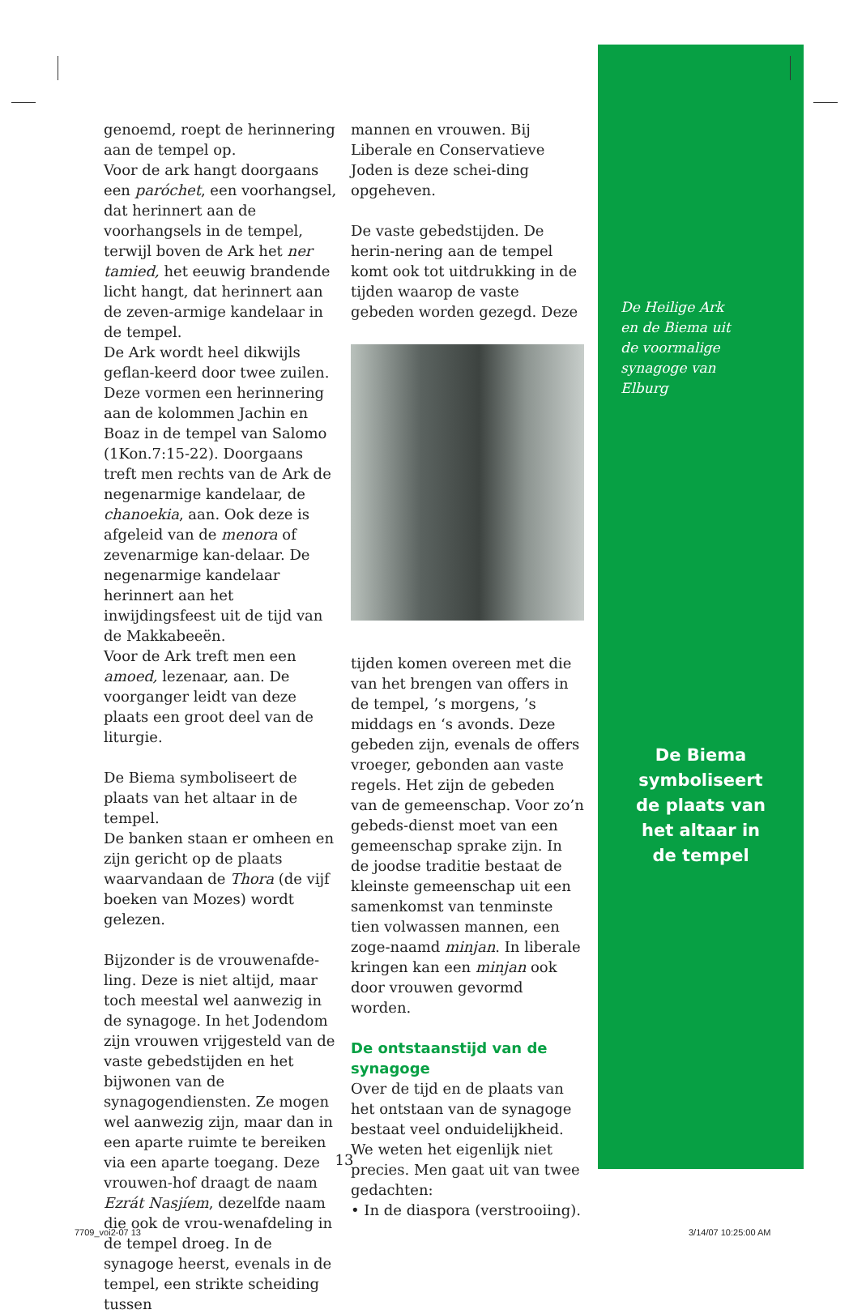genoemd, roept de herinnering aan de tempel op.
Voor de ark hangt doorgaans een paróchet, een voorhangsel, dat herinnert aan de voorhangsels in de tempel, terwijl boven de Ark het ner tamied, het eeuwig brandende licht hangt, dat herinnert aan de zeven-armige kandelaar in de tempel.
De Ark wordt heel dikwijls geflan-keerd door twee zuilen. Deze vormen een herinnering aan de kolommen Jachin en Boaz in de tempel van Salomo (1Kon.7:15-22). Doorgaans treft men rechts van de Ark de negenarmige kandelaar, de chanoekia, aan. Ook deze is afgeleid van de menora of zevenarmige kan-delaar. De negenarmige kandelaar herinnert aan het inwijdingsfeest uit de tijd van de Makkabeeën.
Voor de Ark treft men een amoed, lezenaar, aan. De voorganger leidt van deze plaats een groot deel van de liturgie.
De Biema symboliseert de plaats van het altaar in de tempel.
De banken staan er omheen en zijn gericht op de plaats waarvandaan de Thora (de vijf boeken van Mozes) wordt gelezen.
Bijzonder is de vrouwenafde-ling. Deze is niet altijd, maar toch meestal wel aanwezig in de synagoge. In het Jodendom zijn vrouwen vrijgesteld van de vaste gebedstijden en het bijwonen van de synagogendiensten. Ze mogen wel aanwezig zijn, maar dan in een aparte ruimte te bereiken via een aparte toegang. Deze vrouwen-hof draagt de naam Ezrát Nasjíem, dezelfde naam die ook de vrou-wenafdeling in de tempel droeg. In de synagoge heerst, evenals in de tempel, een strikte scheiding tussen
mannen en vrouwen. Bij Liberale en Conservatieve Joden is deze schei-ding opgeheven.
De vaste gebedstijden. De herin-nering aan de tempel komt ook tot uitdrukking in de tijden waarop de vaste gebeden worden gezegd. Deze
tijden komen overeen met die van het brengen van offers in de tempel, ’s morgens, ’s middags en ‘s avonds. Deze gebeden zijn, evenals de offers vroeger, gebonden aan vaste regels. Het zijn de gebeden van de gemeenschap. Voor zo’n gebeds-dienst moet van een gemeenschap sprake zijn. In de joodse traditie bestaat de kleinste gemeenschap uit een samenkomst van tenminste tien volwassen mannen, een zoge-naamd minjan. In liberale kringen kan een minjan ook door vrouwen gevormd worden.
De ontstaanstijd van de synagoge
Over de tijd en de plaats van het ontstaan van de synagoge bestaat veel onduidelijkheid. We weten het eigenlijk niet precies. Men gaat uit van twee gedachten:
• In de diaspora (verstrooiing).
De Heilige Ark
en de Biema uit
de voormalige
synagoge van
Elburg
De Biema
symboliseert
de plaats van
het altaar in
de tempel
13
7709_voi2-07 13 3/14/07 10:25:00 AM